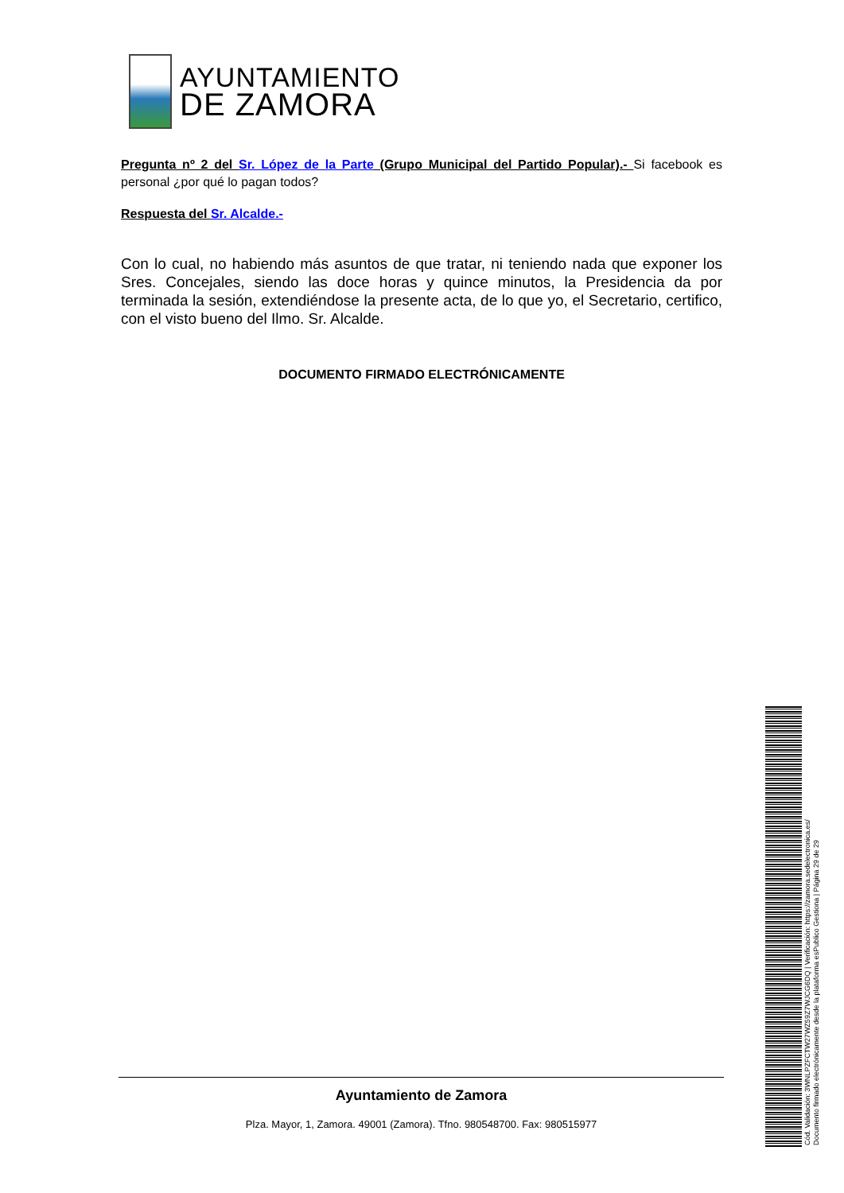AYUNTAMIENTO
DE ZAMORA
Pregunta nº 2 del Sr. López de la Parte (Grupo Municipal del Partido Popular).- Si facebook es personal ¿por qué lo pagan todos?
Respuesta del Sr. Alcalde.-
Con lo cual, no habiendo más asuntos de que tratar, ni teniendo nada que exponer los Sres. Concejales, siendo las doce horas y quince minutos, la Presidencia da por terminada la sesión, extendiéndose la presente acta, de lo que yo, el Secretario, certifico, con el visto bueno del Ilmo. Sr. Alcalde.
DOCUMENTO FIRMADO ELECTRÓNICAMENTE
Ayuntamiento de Zamora
Plza. Mayor, 1, Zamora. 49001 (Zamora). Tfno. 980548700. Fax: 980515977
Cód. Validación: 3WNLPZFCTW27WZ59Z7WJCG6DQ | Verificación: https://zamora.sedelectronica.es/
Documento firmado electrónicamente desde la plataforma esPublico Gestiona | Página 29 de 29